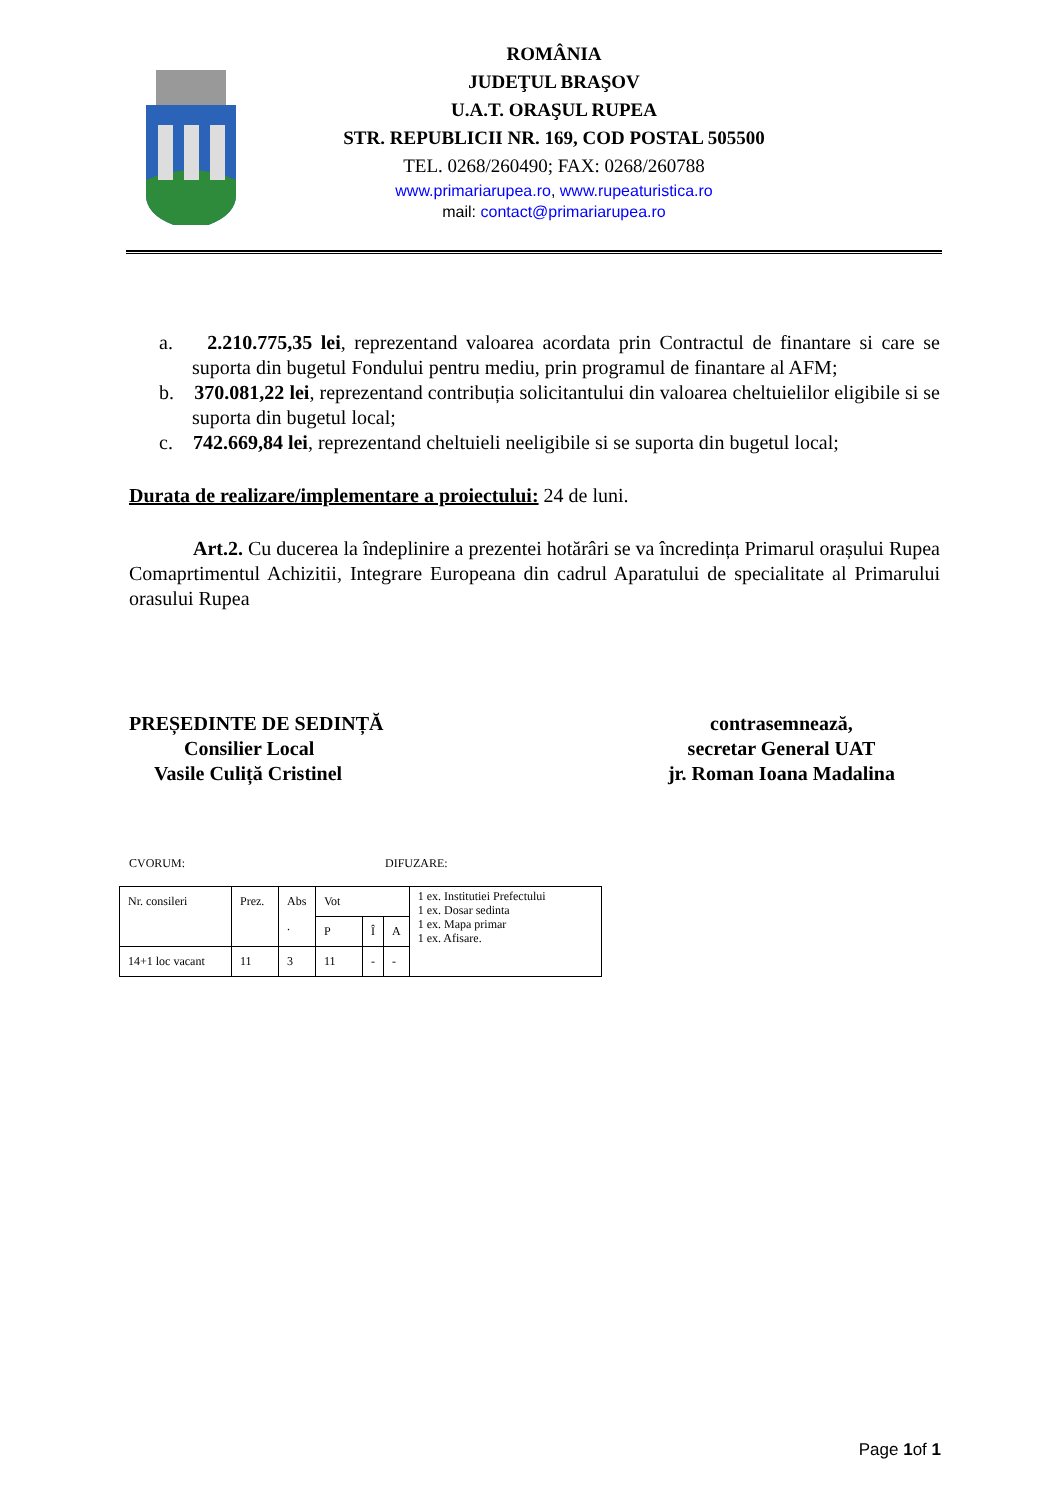ROMÂNIA
JUDEŢUL BRAŞOV
U.A.T. ORAŞUL RUPEA
STR. REPUBLICII NR. 169, COD POSTAL 505500
TEL. 0268/260490; FAX: 0268/260788
www.primariarupea.ro, www.rupeaturistica.ro
mail: contact@primariarupea.ro
a. 2.210.775,35 lei, reprezentand valoarea acordata prin Contractul de finantare si care se suporta din bugetul Fondului pentru mediu, prin programul de finantare al AFM;
b. 370.081,22 lei, reprezentand contribuția solicitantului din valoarea cheltuielilor eligibile si se suporta din bugetul local;
c. 742.669,84 lei, reprezentand cheltuieli neeligibile si se suporta din bugetul local;
Durata de realizare/implementare a proiectului: 24 de luni.
Art.2. Cu ducerea la îndeplinire a prezentei hotărâri se va încredința Primarul orașului Rupea Comaprtimentul Achizitii, Integrare Europeana din cadrul Aparatului de specialitate al Primarului orasului Rupea
PREȘEDINTE DE SEDINȚĂ
Consilier Local
Vasile Culiță Cristinel
contrasemnează,
secretar General UAT
jr. Roman Ioana Madalina
CVORUM: DIFUZARE:
| Nr. consileri | Prez. | Abs . | Vot | | | 1 ex. Institutiei Prefectului 1 ex. Dosar sedinta 1 ex. Mapa primar 1 ex. Afisare. |
| | | | P | Î | A | |
| 14+1 loc vacant | 11 | 3 | 11 | - | - | |
Page 1of 1